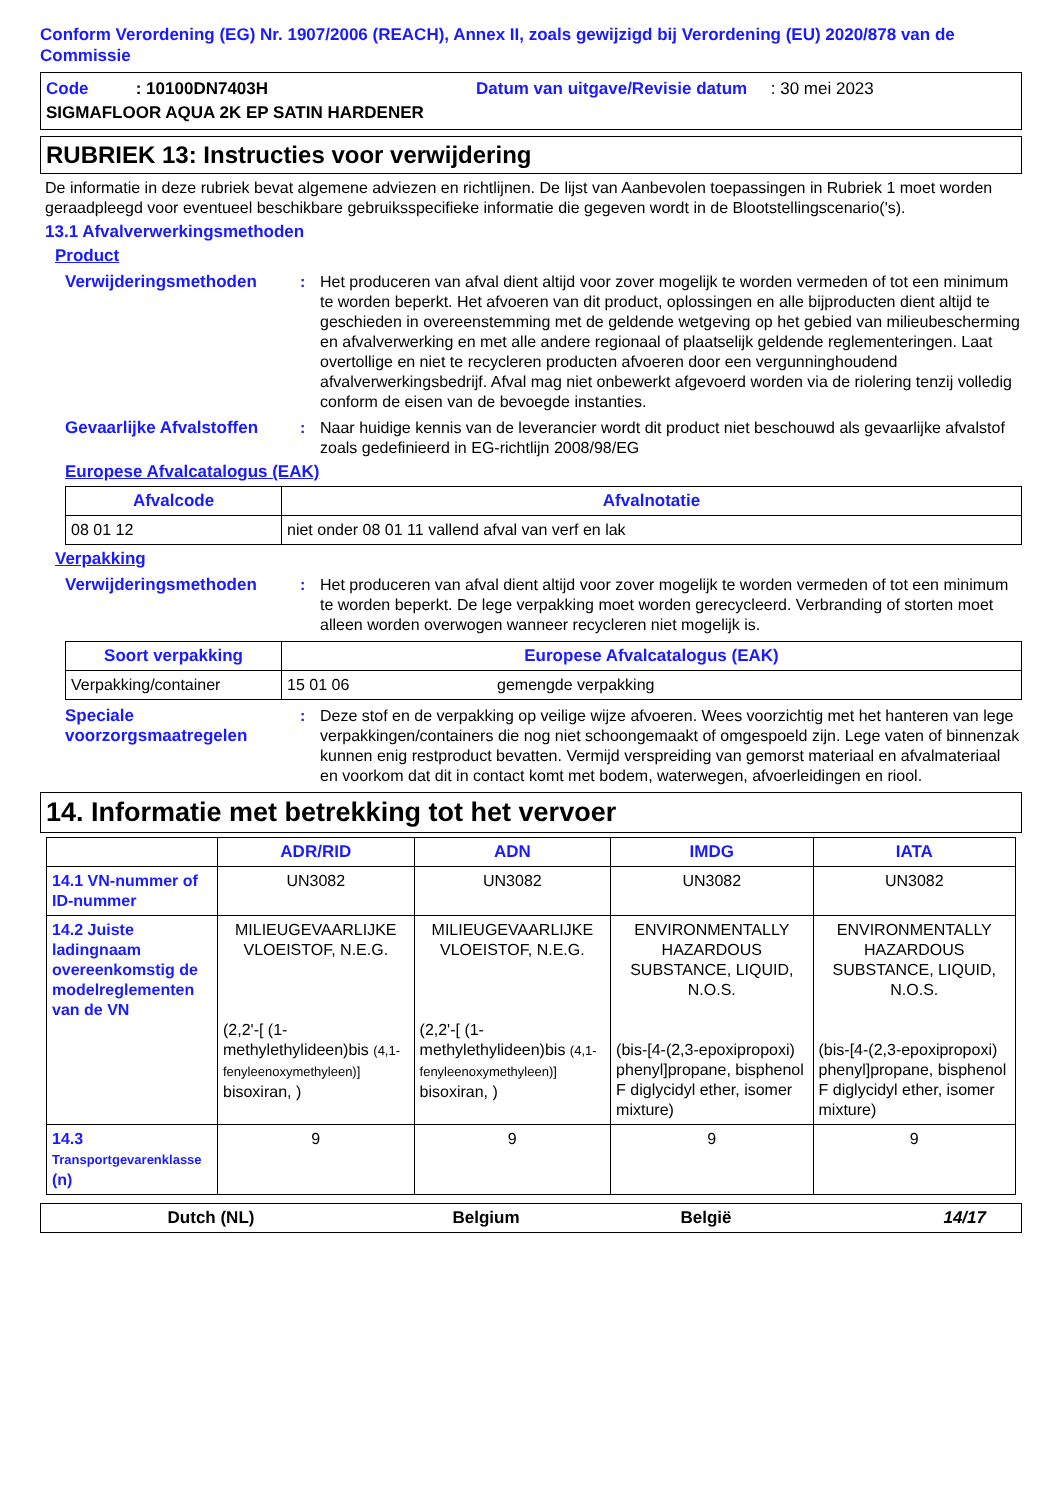Conform Verordening (EG) Nr. 1907/2006 (REACH), Annex II, zoals gewijzigd bij Verordening (EU) 2020/878 van de Commissie
Code : 10100DN7403H Datum van uitgave/Revisie datum : 30 mei 2023
SIGMAFLOOR AQUA 2K EP SATIN HARDENER
RUBRIEK 13: Instructies voor verwijdering
De informatie in deze rubriek bevat algemene adviezen en richtlijnen. De lijst van Aanbevolen toepassingen in Rubriek 1 moet worden geraadpleegd voor eventueel beschikbare gebruiksspecifieke informatie die gegeven wordt in de Blootstellingscenario('s).
13.1 Afvalverwerkingsmethoden
Product
Verwijderingsmethoden: Het produceren van afval dient altijd voor zover mogelijk te worden vermeden of tot een minimum te worden beperkt. Het afvoeren van dit product, oplossingen en alle bijproducten dient altijd te geschieden in overeenstemming met de geldende wetgeving op het gebied van milieubescherming en afvalverwerking en met alle andere regionaal of plaatselijk geldende reglementeringen. Laat overtollige en niet te recycleren producten afvoeren door een vergunninghoudend afvalverwerkingsbedrijf. Afval mag niet onbewerkt afgevoerd worden via de riolering tenzij volledig conform de eisen van de bevoegde instanties.
Gevaarlijke Afvalstoffen: Naar huidige kennis van de leverancier wordt dit product niet beschouwd als gevaarlijke afvalstof zoals gedefinieerd in EG-richtlijn 2008/98/EG
Europese Afvalcatalogus (EAK)
| Afvalcode | Afvalnotatie |
| --- | --- |
| 08 01 12 | niet onder 08 01 11 vallend afval van verf en lak |
Verpakking
Verwijderingsmethoden: Het produceren van afval dient altijd voor zover mogelijk te worden vermeden of tot een minimum te worden beperkt. De lege verpakking moet worden gerecycleerd. Verbranding of storten moet alleen worden overwogen wanneer recycleren niet mogelijk is.
| Soort verpakking | Europese Afvalcatalogus (EAK) | |
| --- | --- | --- |
| Verpakking/container | 15 01 06 | gemengde verpakking |
Speciale voorzorgsmaatregelen: Deze stof en de verpakking op veilige wijze afvoeren. Wees voorzichtig met het hanteren van lege verpakkingen/containers die nog niet schoongemaakt of omgespoeld zijn. Lege vaten of binnenzak kunnen enig restproduct bevatten. Vermijd verspreiding van gemorst materiaal en afvalmateriaal en voorkom dat dit in contact komt met bodem, waterwegen, afvoerleidingen en riool.
14. Informatie met betrekking tot het vervoer
| | ADR/RID | ADN | IMDG | IATA |
| --- | --- | --- | --- | --- |
| 14.1 VN-nummer of ID-nummer | UN3082 | UN3082 | UN3082 | UN3082 |
| 14.2 Juiste ladingnaam overeenkomstig de modelreglementen van de VN | MILIEUGEVAARLIJKE VLOEISTOF, N.E.G. (2,2'-[ (1-methylethylideen)bis (4,1-fenyleenoxymethyleen)] bisoxiran, ) | MILIEUGEVAARLIJKE VLOEISTOF, N.E.G. (2,2'-[ (1-methylethylideen)bis (4,1-fenyleenoxymethyleen)] bisoxiran, ) | ENVIRONMENTALLY HAZARDOUS SUBSTANCE, LIQUID, N.O.S. (bis-[4-(2,3-epoxipropoxi) phenyl]propane, bisphenol F diglycidyl ether, isomer mixture) | ENVIRONMENTALLY HAZARDOUS SUBSTANCE, LIQUID, N.O.S. (bis-[4-(2,3-epoxipropoxi) phenyl]propane, bisphenol F diglycidyl ether, isomer mixture) |
| 14.3 Transportgevarenklasse (n) | 9 | 9 | 9 | 9 |
Dutch (NL) Belgium België 14/17